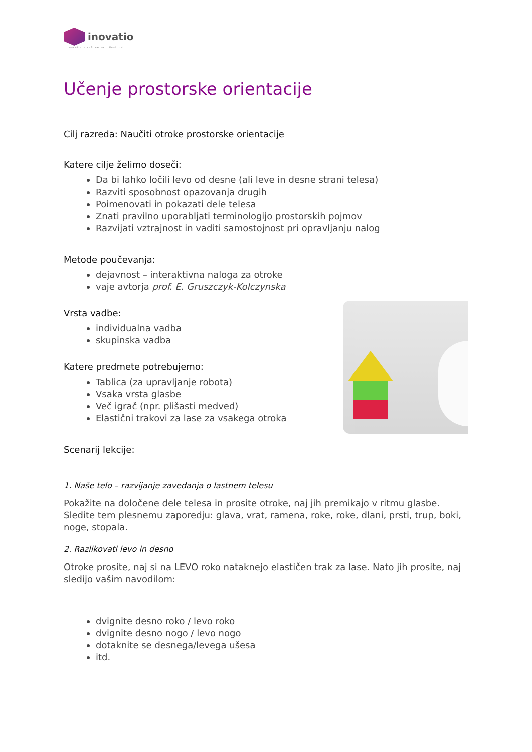inovatio
inovativne rešitve za prihodnost
Učenje prostorske orientacije
Cilj razreda: Naučiti otroke prostorske orientacije
Katere cilje želimo doseči:
Da bi lahko ločili levo od desne (ali leve in desne strani telesa)
Razviti sposobnost opazovanja drugih
Poimenovati in pokazati dele telesa
Znati pravilno uporabljati terminologijo prostorskih pojmov
Razvijati vztrajnost in vaditi samostojnost pri opravljanju nalog
Metode poučevanja:
dejavnost – interaktivna naloga za otroke
vaje avtorja prof. E. Gruszczyk-Kolczynska
Vrsta vadbe:
individualna vadba
skupinska vadba
Katere predmete potrebujemo:
Tablica (za upravljanje robota)
Vsaka vrsta glasbe
Več igrač (npr. plišasti medved)
Elastični trakovi za lase za vsakega otroka
Scenarij lekcije:
1. Naše telo – razvijanje zavedanja o lastnem telesu
Pokažite na določene dele telesa in prosite otroke, naj jih premikajo v ritmu glasbe. Sledite tem plesnemu zaporedju: glava, vrat, ramena, roke, roke, dlani, prsti, trup, boki, noge, stopala.
2. Razlikovati levo in desno
Otroke prosite, naj si na LEVO roko nataknejo elastičen trak za lase. Nato jih prosite, naj sledijo vašim navodilom:
dvignite desno roko / levo roko
dvignite desno nogo / levo nogo
dotaknite se desnega/levega ušesa
itd.